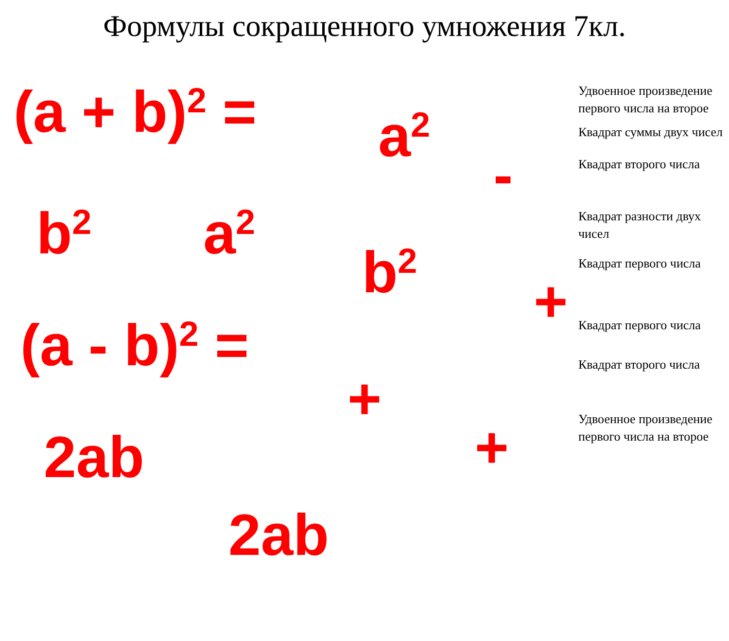Формулы сокращенного умножения 7кл.
(a + b)<sup>2</sup> = a<sup>2</sup>
b<sup>2</sup> a<sup>2</sup> -
b<sup>2</sup> +
(a - b)<sup>2</sup> =
+
2ab +
2ab
Удвоенное произведение первого числа на второе
Квадрат суммы двух чисел
Квадрат второго числа
Квадрат разности двух чисел
Квадрат первого числа
Квадрат первого числа
Квадрат второго числа
Удвоенное произведение первого числа на второе